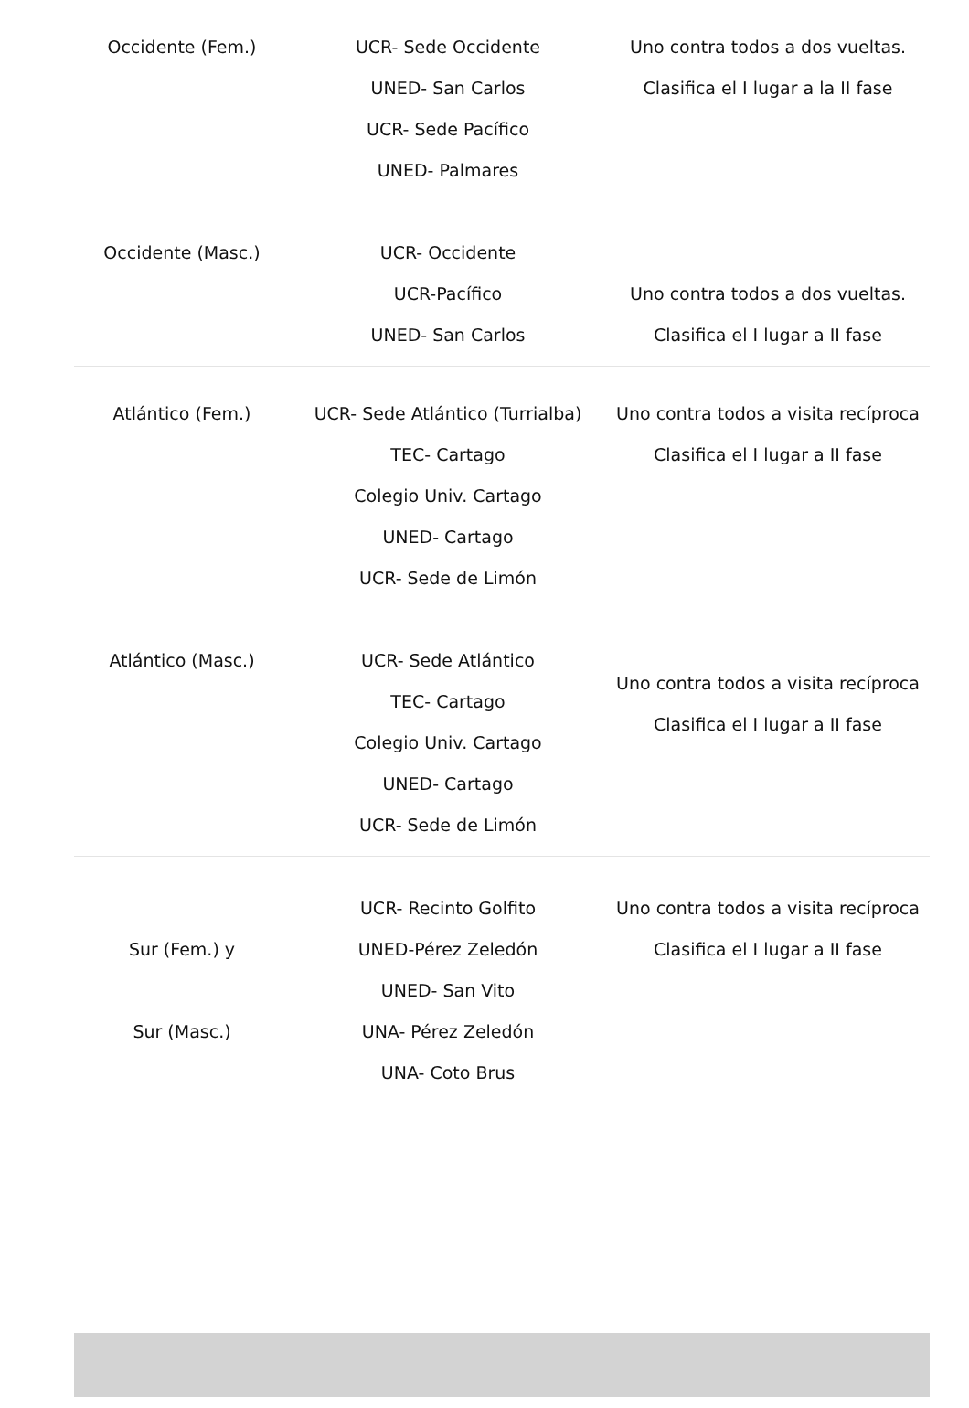| Occidente (Fem.) | UCR- Sede Occidente UNED- San Carlos UCR- Sede Pacífico UNED- Palmares | Uno contra todos a dos vueltas. Clasifica el I lugar a la II fase |
| Occidente (Masc.) | UCR- Occidente UCR-Pacífico UNED- San Carlos | Uno contra todos a dos vueltas. Clasifica el I lugar a II fase |
| Atlántico (Fem.) | UCR- Sede Atlántico (Turrialba) TEC- Cartago Colegio Univ. Cartago UNED- Cartago UCR- Sede de Limón | Uno contra todos a visita recíproca Clasifica el I lugar a II fase |
| Atlántico (Masc.) | UCR- Sede Atlántico TEC- Cartago Colegio Univ. Cartago UNED- Cartago UCR- Sede de Limón | Uno contra todos a visita recíproca Clasifica el I lugar a II fase |
| Sur (Fem.) y Sur (Masc.) | UCR- Recinto Golfito UNED-Pérez Zeledón UNED- San Vito UNA- Pérez Zeledón UNA- Coto Brus | Uno contra todos a visita recíproca Clasifica el I lugar a II fase |